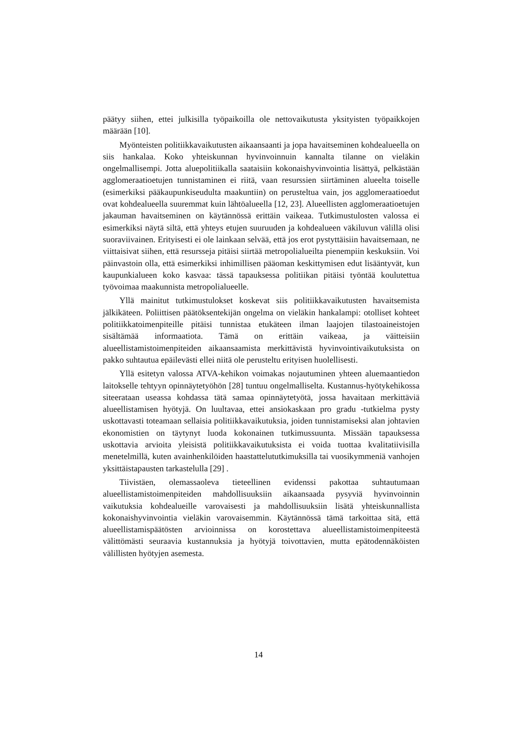päätyy siihen, ettei julkisilla työpaikoilla ole nettovaikutusta yksityisten työpaikkojen määrään [10].
Myönteisten politiikkavaikutusten aikaansaanti ja jopa havaitseminen kohdealueella on siis hankalaa. Koko yhteiskunnan hyvinvoinnuin kannalta tilanne on vieläkin ongelmallisempi. Jotta aluepolitiikalla saataisiin kokonaishyvinvointia lisättyä, pelkästään agglomeraatioetujen tunnistaminen ei riitä, vaan resurssien siirtäminen alueelta toiselle (esimerkiksi pääkaupunkiseudulta maakuntiin) on perusteltua vain, jos agglomeraatioedut ovat kohdealueella suuremmat kuin lähtöalueella [12, 23]. Alueellisten agglomeraatioetujen jakauman havaitseminen on käytännössä erittäin vaikeaa. Tutkimustulosten valossa ei esimerkiksi näytä siltä, että yhteys etujen suuruuden ja kohdealueen väkiluvun välillä olisi suoraviivainen. Erityisesti ei ole lainkaan selvää, että jos erot pystyttäisiin havaitsemaan, ne viittaisivat siihen, että resursseja pitäisi siirtää metropolialueilta pienempiin keskuksiin. Voi päinvastoin olla, että esimerkiksi inhimillisen pääoman keskittymisen edut lisääntyvät, kun kaupunkialueen koko kasvaa: tässä tapauksessa politiikan pitäisi työntää koulutettua työvoimaa maakunnista metropolialueelle.
Yllä mainitut tutkimustulokset koskevat siis politiikkavaikutusten havaitsemista jälkikäteen. Poliittisen päätöksentekijän ongelma on vieläkin hankalampi: otolliset kohteet politiikkatoimenpiteille pitäisi tunnistaa etukäteen ilman laajojen tilastoaineistojen sisältämää informaatiota. Tämä on erittäin vaikeaa, ja väitteisiin alueellistamistoimenpiteiden aikaansaamista merkittävistä hyvinvointivaikutuksista on pakko suhtautua epäilevästi ellei niitä ole perusteltu erityisen huolellisesti.
Yllä esitetyn valossa ATVA-kehikon voimakas nojautuminen yhteen aluemaantiedon laitokselle tehtyyn opinnäytetyöhön [28] tuntuu ongelmalliselta. Kustannus-hyötykehikossa siteerataan useassa kohdassa tätä samaa opinnäytetyötä, jossa havaitaan merkittäviä alueellistamisen hyötyjä. On luultavaa, ettei ansiokaskaan pro gradu -tutkielma pysty uskottavasti toteamaan sellaisia politiikkavaikutuksia, joiden tunnistamiseksi alan johtavien ekonomistien on täytynyt luoda kokonainen tutkimussuunta. Missään tapauksessa uskottavia arvioita yleisistä politiikkavaikutuksista ei voida tuottaa kvalitatiivisilla menetelmillä, kuten avainhenkilöiden haastattelututkimuksilla tai vuosikymmeniä vanhojen yksittäistapausten tarkastelulla [29] .
Tiivistäen, olemassaoleva tieteellinen evidenssi pakottaa suhtautumaan alueellistamistoimenpiteiden mahdollisuuksiin aikaansaada pysyviä hyvinvoinnin vaikutuksia kohdealueille varovaisesti ja mahdollisuuksiin lisätä yhteiskunnallista kokonaishyvinvointia vieläkin varovaisemmin. Käytännössä tämä tarkoittaa sitä, että alueellistamispäätösten arvioinnissa on korostettava alueellistamistoimenpiteestä välittömästi seuraavia kustannuksia ja hyötyjä toivottavien, mutta epätodennäköisten välillisten hyötyjen asemesta.
14